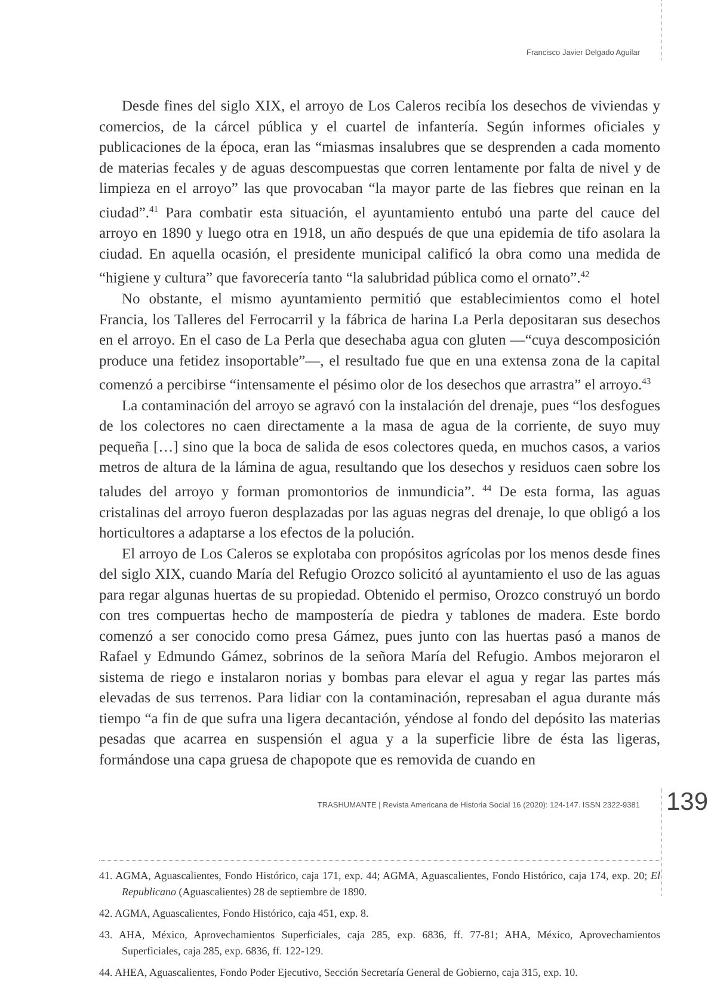Francisco Javier Delgado Aguilar
Desde fines del siglo XIX, el arroyo de Los Caleros recibía los desechos de viviendas y comercios, de la cárcel pública y el cuartel de infantería. Según informes oficiales y publicaciones de la época, eran las “miasmas insalubres que se desprenden a cada momento de materias fecales y de aguas descompuestas que corren lentamente por falta de nivel y de limpieza en el arroyo” las que provocaban “la mayor parte de las fiebres que reinan en la ciudad”.<sup>41</sup> Para combatir esta situación, el ayuntamiento entubó una parte del cauce del arroyo en 1890 y luego otra en 1918, un año después de que una epidemia de tifo asolara la ciudad. En aquella ocasión, el presidente municipal calificó la obra como una medida de “higiene y cultura” que favorecería tanto “la salubridad pública como el ornato”.<sup>42</sup>
No obstante, el mismo ayuntamiento permitió que establecimientos como el hotel Francia, los Talleres del Ferrocarril y la fábrica de harina La Perla depositaran sus desechos en el arroyo. En el caso de La Perla que desechaba agua con gluten —“cuya descomposición produce una fetidez insoportable”—, el resultado fue que en una extensa zona de la capital comenzó a percibirse “intensamente el pésimo olor de los desechos que arrastra” el arroyo.<sup>43</sup>
La contaminación del arroyo se agravó con la instalación del drenaje, pues “los desfogues de los colectores no caen directamente a la masa de agua de la corriente, de suyo muy pequeña […] sino que la boca de salida de esos colectores queda, en muchos casos, a varios metros de altura de la lámina de agua, resultando que los desechos y residuos caen sobre los taludes del arroyo y forman promontorios de inmundicia”. <sup>44</sup> De esta forma, las aguas cristalinas del arroyo fueron desplazadas por las aguas negras del drenaje, lo que obligó a los horticultores a adaptarse a los efectos de la polución.
El arroyo de Los Caleros se explotaba con propósitos agrícolas por los menos desde fines del siglo XIX, cuando María del Refugio Orozco solicitó al ayuntamiento el uso de las aguas para regar algunas huertas de su propiedad. Obtenido el permiso, Orozco construyó un bordo con tres compuertas hecho de mampostería de piedra y tablones de madera. Este bordo comenzó a ser conocido como presa Gámez, pues junto con las huertas pasó a manos de Rafael y Edmundo Gámez, sobrinos de la señora María del Refugio. Ambos mejoraron el sistema de riego e instalaron norias y bombas para elevar el agua y regar las partes más elevadas de sus terrenos. Para lidiar con la contaminación, represaban el agua durante más tiempo “a fin de que sufra una ligera decantación, yéndose al fondo del depósito las materias pesadas que acarrea en suspensión el agua y a la superficie libre de ésta las ligeras, formándose una capa gruesa de chapopote que es removida de cuando en
41. AGMA, Aguascalientes, Fondo Histórico, caja 171, exp. 44; AGMA, Aguascalientes, Fondo Histórico, caja 174, exp. 20; El Republicano (Aguascalientes) 28 de septiembre de 1890.
42. AGMA, Aguascalientes, Fondo Histórico, caja 451, exp. 8.
43. AHA, México, Aprovechamientos Superficiales, caja 285, exp. 6836, ff. 77-81; AHA, México, Aprovechamientos Superficiales, caja 285, exp. 6836, ff. 122-129.
44. AHEA, Aguascalientes, Fondo Poder Ejecutivo, Sección Secretaría General de Gobierno, caja 315, exp. 10.
TRASHUMANTE | Revista Americana de Historia Social 16 (2020): 124-147. ISSN 2322-9381 139